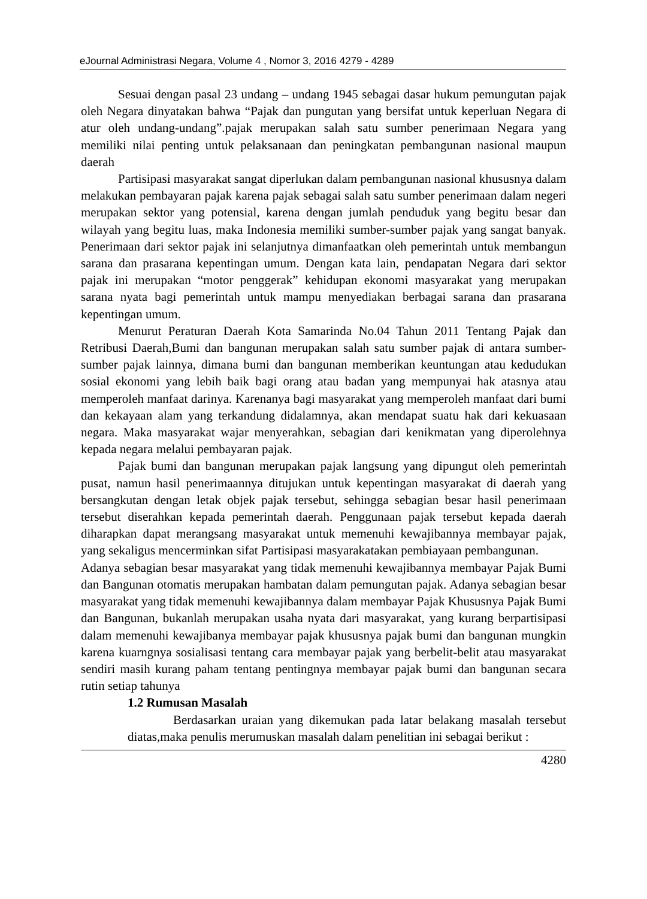eJournal Administrasi Negara, Volume 4 , Nomor 3, 2016 4279 - 4289
Sesuai dengan pasal 23 undang – undang 1945 sebagai dasar hukum pemungutan pajak oleh Negara dinyatakan bahwa “Pajak dan pungutan yang bersifat untuk keperluan Negara di atur oleh undang-undang”.pajak merupakan salah satu sumber penerimaan Negara yang memiliki nilai penting untuk pelaksanaan dan peningkatan pembangunan nasional maupun daerah
Partisipasi masyarakat sangat diperlukan dalam pembangunan nasional khususnya dalam melakukan pembayaran pajak karena pajak sebagai salah satu sumber penerimaan dalam negeri merupakan sektor yang potensial, karena dengan jumlah penduduk yang begitu besar dan wilayah yang begitu luas, maka Indonesia memiliki sumber-sumber pajak yang sangat banyak. Penerimaan dari sektor pajak ini selanjutnya dimanfaatkan oleh pemerintah untuk membangun sarana dan prasarana kepentingan umum. Dengan kata lain, pendapatan Negara dari sektor pajak ini merupakan “motor penggerak” kehidupan ekonomi masyarakat yang merupakan sarana nyata bagi pemerintah untuk mampu menyediakan berbagai sarana dan prasarana kepentingan umum.
Menurut Peraturan Daerah Kota Samarinda No.04 Tahun 2011 Tentang Pajak dan Retribusi Daerah,Bumi dan bangunan merupakan salah satu sumber pajak di antara sumber-sumber pajak lainnya, dimana bumi dan bangunan memberikan keuntungan atau kedudukan sosial ekonomi yang lebih baik bagi orang atau badan yang mempunyai hak atasnya atau memperoleh manfaat darinya. Karenanya bagi masyarakat yang memperoleh manfaat dari bumi dan kekayaan alam yang terkandung didalamnya, akan mendapat suatu hak dari kekuasaan negara. Maka masyarakat wajar menyerahkan, sebagian dari kenikmatan yang diperolehnya kepada negara melalui pembayaran pajak.
Pajak bumi dan bangunan merupakan pajak langsung yang dipungut oleh pemerintah pusat, namun hasil penerimaannya ditujukan untuk kepentingan masyarakat di daerah yang bersangkutan dengan letak objek pajak tersebut, sehingga sebagian besar hasil penerimaan tersebut diserahkan kepada pemerintah daerah. Penggunaan pajak tersebut kepada daerah diharapkan dapat merangsang masyarakat untuk memenuhi kewajibannya membayar pajak, yang sekaligus mencerminkan sifat Partisipasi masyarakatakan pembiayaan pembangunan.
Adanya sebagian besar masyarakat yang tidak memenuhi kewajibannya membayar Pajak Bumi dan Bangunan otomatis merupakan hambatan dalam pemungutan pajak. Adanya sebagian besar masyarakat yang tidak memenuhi kewajibannya dalam membayar Pajak Khususnya Pajak Bumi dan Bangunan, bukanlah merupakan usaha nyata dari masyarakat, yang kurang berpartisipasi dalam memenuhi kewajibanya membayar pajak khususnya pajak bumi dan bangunan mungkin karena kuarngnya sosialisasi tentang cara membayar pajak yang berbelit-belit atau masyarakat sendiri masih kurang paham tentang pentingnya membayar pajak bumi dan bangunan secara rutin setiap tahunya
1.2 Rumusan Masalah
Berdasarkan uraian yang dikemukan pada latar belakang masalah tersebut diatas,maka penulis merumuskan masalah dalam penelitian ini sebagai berikut :
4280